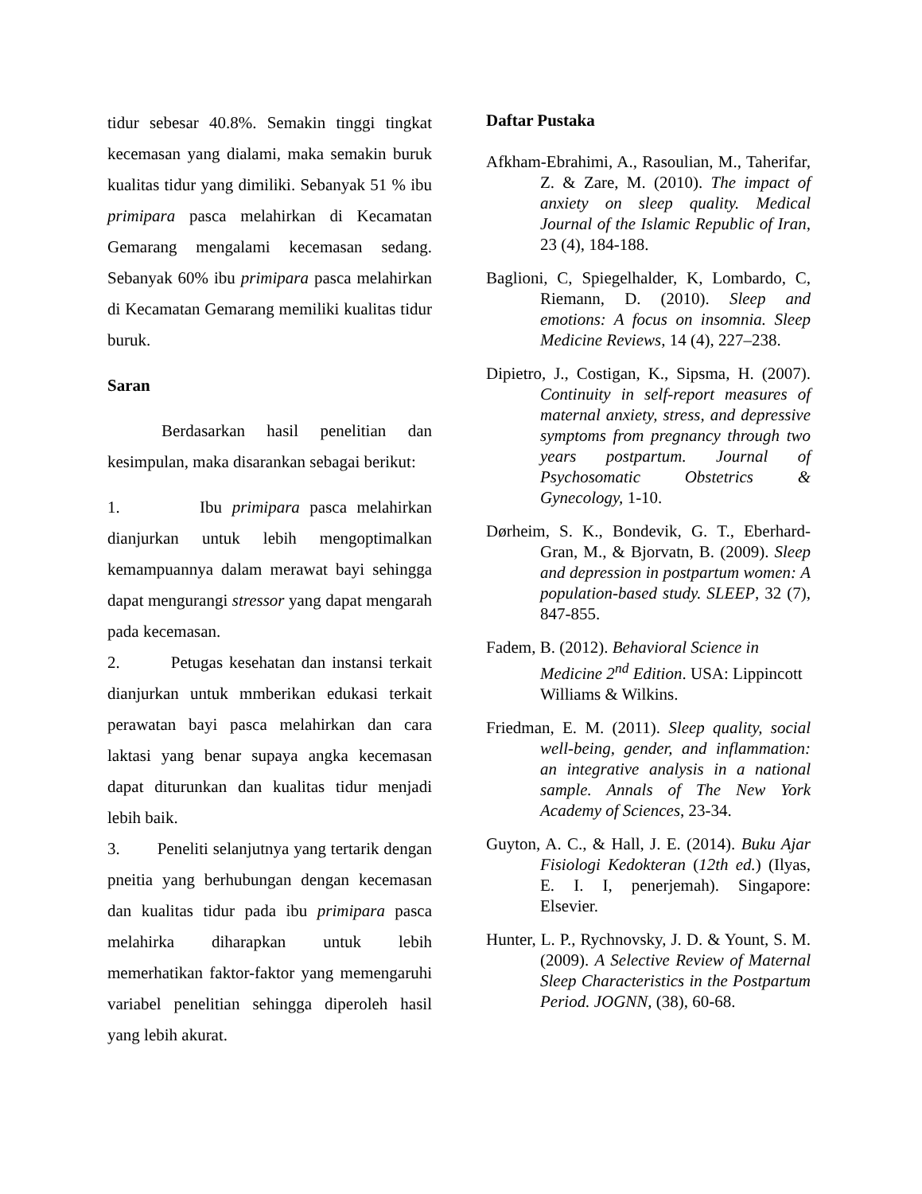tidur sebesar 40.8%. Semakin tinggi tingkat kecemasan yang dialami, maka semakin buruk kualitas tidur yang dimiliki. Sebanyak 51 % ibu primipara pasca melahirkan di Kecamatan Gemarang mengalami kecemasan sedang. Sebanyak 60% ibu primipara pasca melahirkan di Kecamatan Gemarang memiliki kualitas tidur buruk.
Saran
Berdasarkan hasil penelitian dan kesimpulan, maka disarankan sebagai berikut:
1. Ibu primipara pasca melahirkan dianjurkan untuk lebih mengoptimalkan kemampuannya dalam merawat bayi sehingga dapat mengurangi stressor yang dapat mengarah pada kecemasan.
2. Petugas kesehatan dan instansi terkait dianjurkan untuk mmberikan edukasi terkait perawatan bayi pasca melahirkan dan cara laktasi yang benar supaya angka kecemasan dapat diturunkan dan kualitas tidur menjadi lebih baik.
3. Peneliti selanjutnya yang tertarik dengan pneitia yang berhubungan dengan kecemasan dan kualitas tidur pada ibu primipara pasca melahirka diharapkan untuk lebih memerhatikan faktor-faktor yang memengaruhi variabel penelitian sehingga diperoleh hasil yang lebih akurat.
Daftar Pustaka
Afkham-Ebrahimi, A., Rasoulian, M., Taherifar, Z. & Zare, M. (2010). The impact of anxiety on sleep quality. Medical Journal of the Islamic Republic of Iran, 23 (4), 184-188.
Baglioni, C, Spiegelhalder, K, Lombardo, C, Riemann, D. (2010). Sleep and emotions: A focus on insomnia. Sleep Medicine Reviews, 14 (4), 227–238.
Dipietro, J., Costigan, K., Sipsma, H. (2007). Continuity in self-report measures of maternal anxiety, stress, and depressive symptoms from pregnancy through two years postpartum. Journal of Psychosomatic Obstetrics & Gynecology, 1-10.
Dørheim, S. K., Bondevik, G. T., Eberhard-Gran, M., & Bjorvatn, B. (2009). Sleep and depression in postpartum women: A population-based study. SLEEP, 32 (7), 847-855.
Fadem, B. (2012). Behavioral Science in Medicine 2<sup>nd</sup> Edition. USA: Lippincott Williams & Wilkins.
Friedman, E. M. (2011). Sleep quality, social well-being, gender, and inflammation: an integrative analysis in a national sample. Annals of The New York Academy of Sciences, 23-34.
Guyton, A. C., & Hall, J. E. (2014). Buku Ajar Fisiologi Kedokteran (12th ed.) (Ilyas, E. I. I, penerjemah). Singapore: Elsevier.
Hunter, L. P., Rychnovsky, J. D. & Yount, S. M. (2009). A Selective Review of Maternal Sleep Characteristics in the Postpartum Period. JOGNN, (38), 60-68.